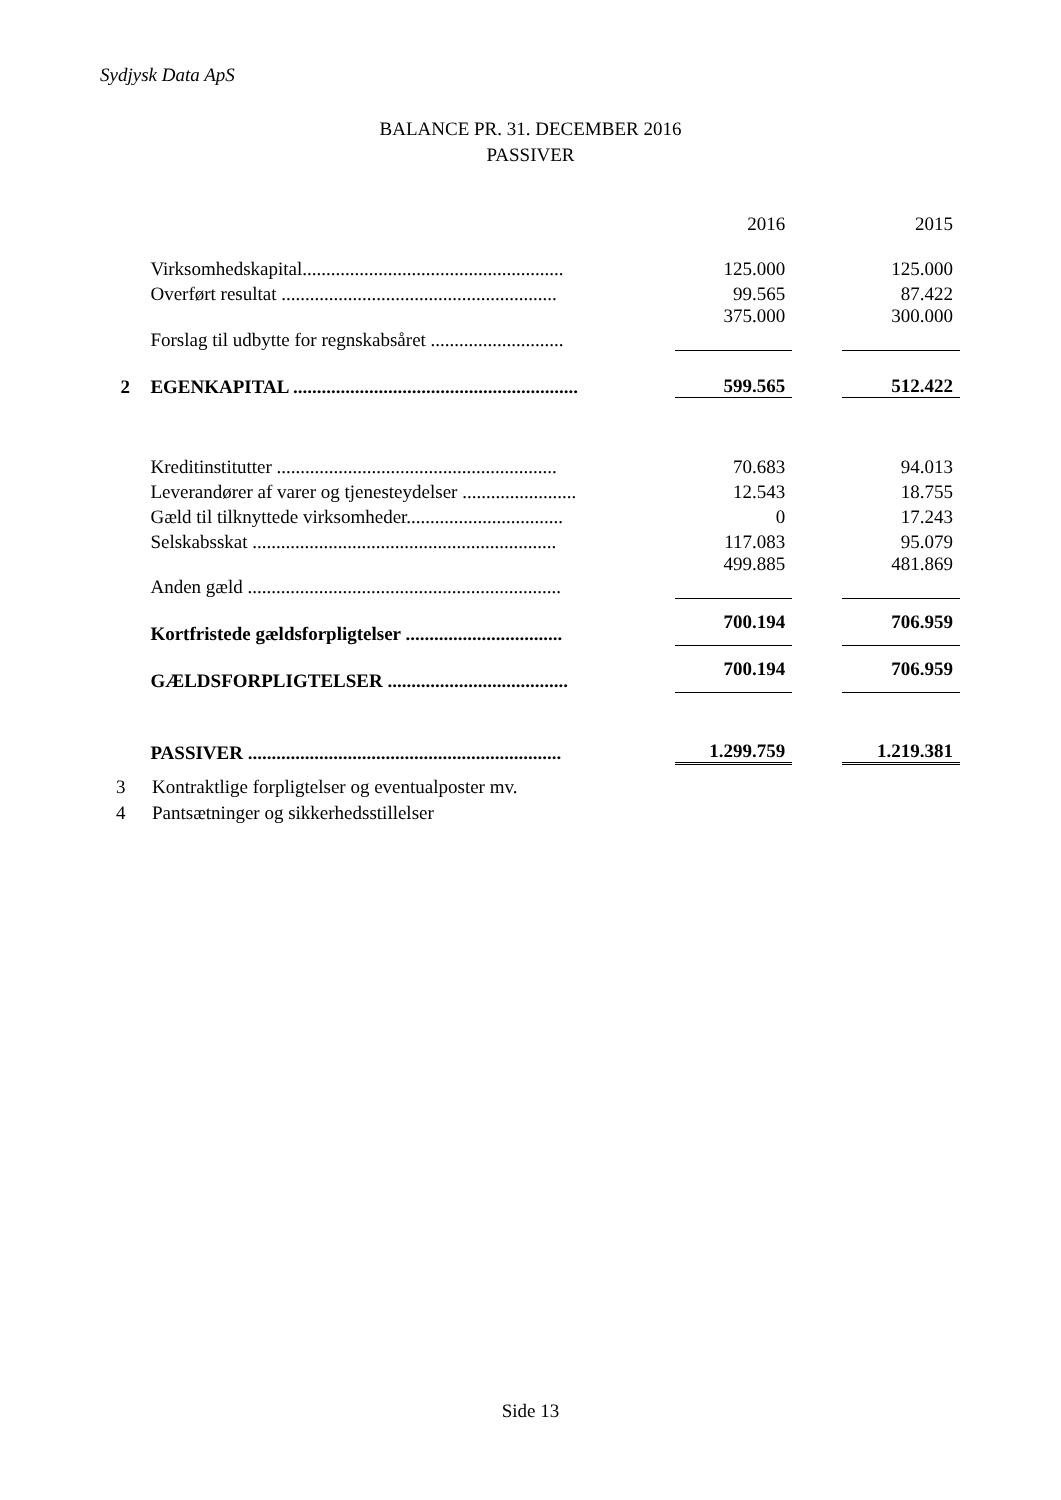Sydjysk Data ApS
BALANCE PR. 31. DECEMBER 2016
PASSIVER
| | | 2016 | | 2015 |
| | Virksomhedskapital....................................................... | 125.000 | | 125.000 |
| | Overført resultat .......................................................... | 99.565 | | 87.422 |
| | Forslag til udbytte for regnskabsåret ............................ | 375.000 | | 300.000 |
| 2 | EGENKAPITAL ............................................................ | 599.565 | | 512.422 |
| | Kreditinstitutter ........................................................... | 70.683 | | 94.013 |
| | Leverandører af varer og tjenesteydelser ........................ | 12.543 | | 18.755 |
| | Gæld til tilknyttede virksomheder................................. | 0 | | 17.243 |
| | Selskabsskat ................................................................ | 117.083 | | 95.079 |
| | Anden gæld .................................................................. | 499.885 | | 481.869 |
| | Kortfristede gældsforpligtelser ................................. | 700.194 | | 706.959 |
| | GÆLDSFORPLIGTELSER ...................................... | 700.194 | | 706.959 |
| | PASSIVER .................................................................. | 1.299.759 | | 1.219.381 |
3 Kontraktlige forpligtelser og eventualposter mv.
4 Pantsætninger og sikkerhedsstillelser
Side 13